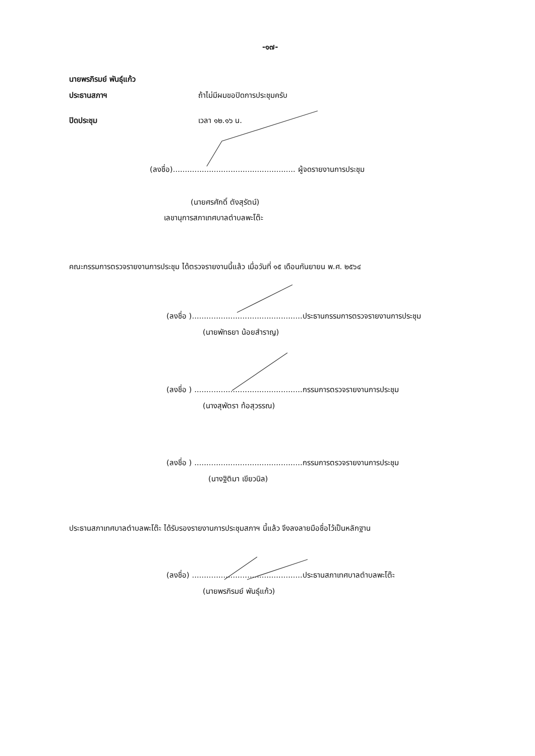-๑๗-
นายพรภิรมย์ พันธุ์แก้ว
ประธานสภาฯ ถ้าไม่มีผมขอปิดการประชุมครับ
ปิดประชุม เวลา ๑๒.๑๖ น.
(ลงชื่อ)................................................... ผู้จดรายงานการประชุม
(นายศรศักดิ์ ตังสุรัตน์)
เลขานุการสภาเทศบาลตำบลพะโต๊ะ
คณะกรรมการตรวจรายงานการประชุม ได้ตรวจรายงานนี้แล้ว เมื่อวันที่ ๑๕ เดือนกันยายน พ.ศ. ๒๕๖๔
(ลงชื่อ )..............................................ประธานกรรมการตรวจรายงานการประชุม
(นายพัทธยา น้อยสำราญ)
(ลงชื่อ ) .............................................กรรมการตรวจรายงานการประชุม
(นางสุพัตรา ท้อสุวรรณ)
(ลงชื่อ ) .............................................กรรมการตรวจรายงานการประชุม
(นางฐิติมา เขียวนิล)
ประธานสภาเทศบาลตำบลพะโต๊ะ ได้รับรองรายงานการประชุมสภาฯ นี้แล้ว จึงลงลายมือชื่อไว้เป็นหลักฐาน
(ลงชื่อ) ..............................................ประธานสภาเทศบาลตำบลพะโต๊ะ
(นายพรภิรมย์ พันธุ์แก้ว)